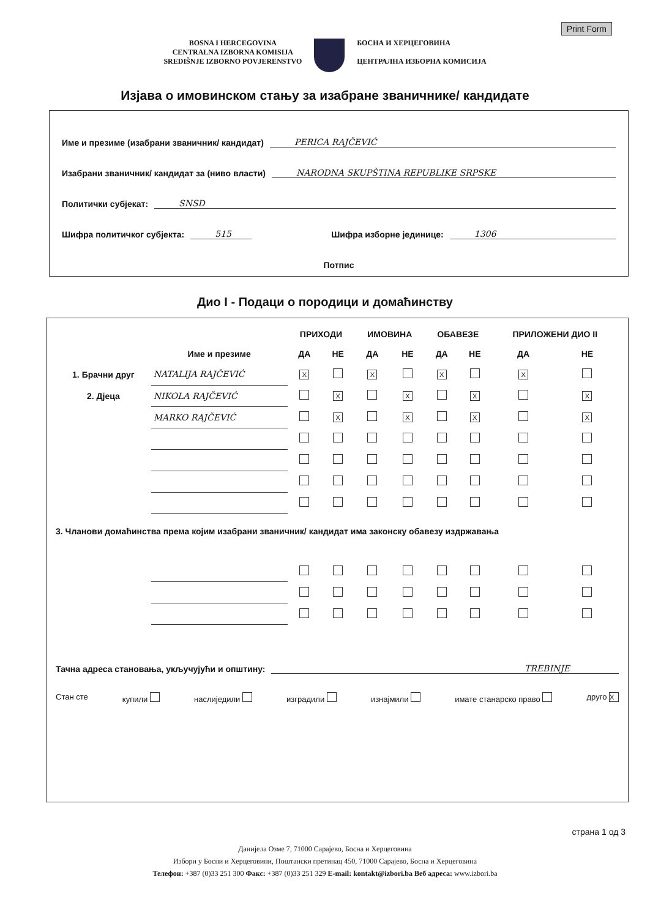Print Form
BOSNA I HERCEGOVINA
CENTRALNA IZBORNA KOMISIJA
SREDIŠNJE IZBORNO POVJERENSTVO
БОСНА И ХЕРЦЕГОВИНА
ЦЕНТРАЛНА ИЗБОРНА КОМИСИЈА
Изјава о имовинском стању за изабране званичнике/ кандидате
Име и презиме (изабрани званичник/ кандидат) PERICA RAJČEVIĆ
Изабрани званичник/ кандидат за (ниво власти) NARODNA SKUPŠTINA REPUBLIKE SRPSKE
Политички субјекат: SNSD
Шифра политичког субјекта: 515 Шифра изборне јединице: 1306
Потпис
Дио I - Подаци о породици и домаћинству
| | | ПРИХОДИ | | ИМОВИНА | | ОБАВЕЗЕ | | ПРИЛОЖЕНИ ДИО II | |
| --- | --- | --- | --- | --- | --- | --- | --- | --- | --- |
| | Име и презиме | ДА | НЕ | ДА | НЕ | ДА | НЕ | ДА | НЕ |
| 1. Брачни друг | NATALIJA RAJČEVIĆ | X | | X | | X | | X | |
| 2. Дјеца | NIKOLA RAJČEVIĆ | | X | | X | | X | | X |
| | MARKO RAJČEVIĆ | | X | | X | | X | | X |
| 3. Чланови домаћинства према којим изабрани званичник/ кандидат има законску обавезу издржавања | | | | | | | | | |
Тачна адреса становања, укључујући и општину: TREBINJE
Стан сте купили наслиједили изградили изнајмили имате станарско право друго X
страна 1 од 3
Данијела Озме 7, 71000 Сарајево, Босна и Херцеговина
Избори у Босни и Херцеговини, Поштански претинац 450, 71000 Сарајево, Босна и Херцеговина
Телефон: +387 (0)33 251 300 Факс: +387 (0)33 251 329 E-mail: kontakt@izbori.ba Веб адреса: www.izbori.ba